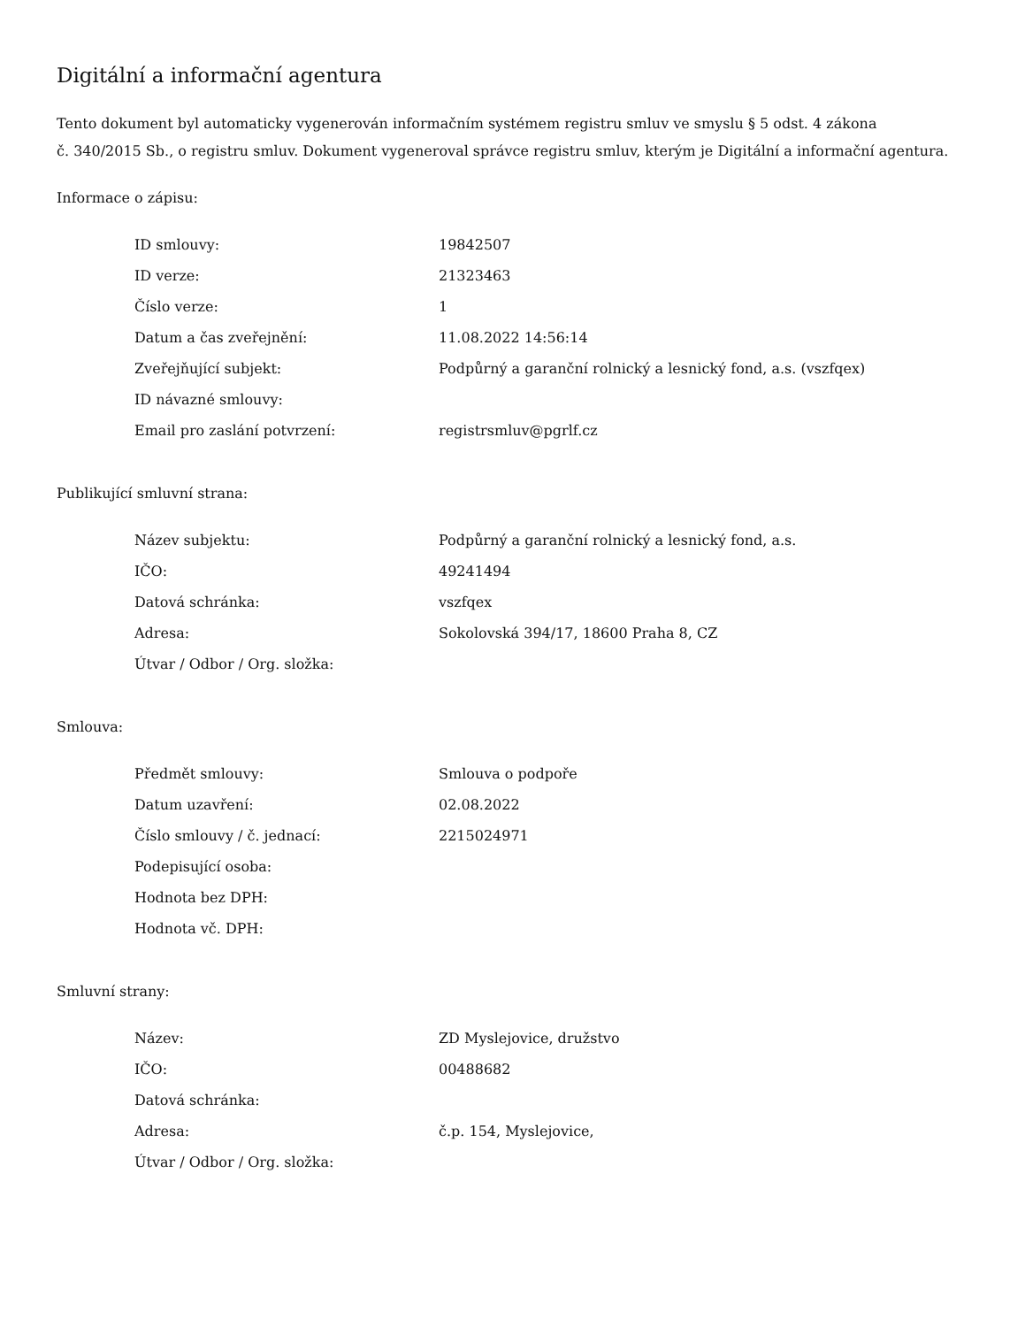Digitální a informační agentura
Tento dokument byl automaticky vygenerován informačním systémem registru smluv ve smyslu § 5 odst. 4 zákona
č. 340/2015 Sb., o registru smluv. Dokument vygeneroval správce registru smluv, kterým je Digitální a informační agentura.
Informace o zápisu:
| ID smlouvy: | 19842507 |
| ID verze: | 21323463 |
| Číslo verze: | 1 |
| Datum a čas zveřejnění: | 11.08.2022 14:56:14 |
| Zveřejňující subjekt: | Podpůrný a garanční rolnický a lesnický fond, a.s. (vszfqex) |
| ID návazné smlouvy: | |
| Email pro zaslání potvrzení: | registrsmluv@pgrlf.cz |
Publikující smluvní strana:
| Název subjektu: | Podpůrný a garanční rolnický a lesnický fond, a.s. |
| IČO: | 49241494 |
| Datová schránka: | vszfqex |
| Adresa: | Sokolovská 394/17, 18600 Praha 8, CZ |
| Útvar / Odbor / Org. složka: | |
Smlouva:
| Předmět smlouvy: | Smlouva o podpoře |
| Datum uzavření: | 02.08.2022 |
| Číslo smlouvy / č. jednací: | 2215024971 |
| Podepisující osoba: | |
| Hodnota bez DPH: | |
| Hodnota vč. DPH: | |
Smluvní strany:
| Název: | ZD Myslejovice, družstvo |
| IČO: | 00488682 |
| Datová schránka: | |
| Adresa: | č.p. 154, Myslejovice, |
| Útvar / Odbor / Org. složka: | |